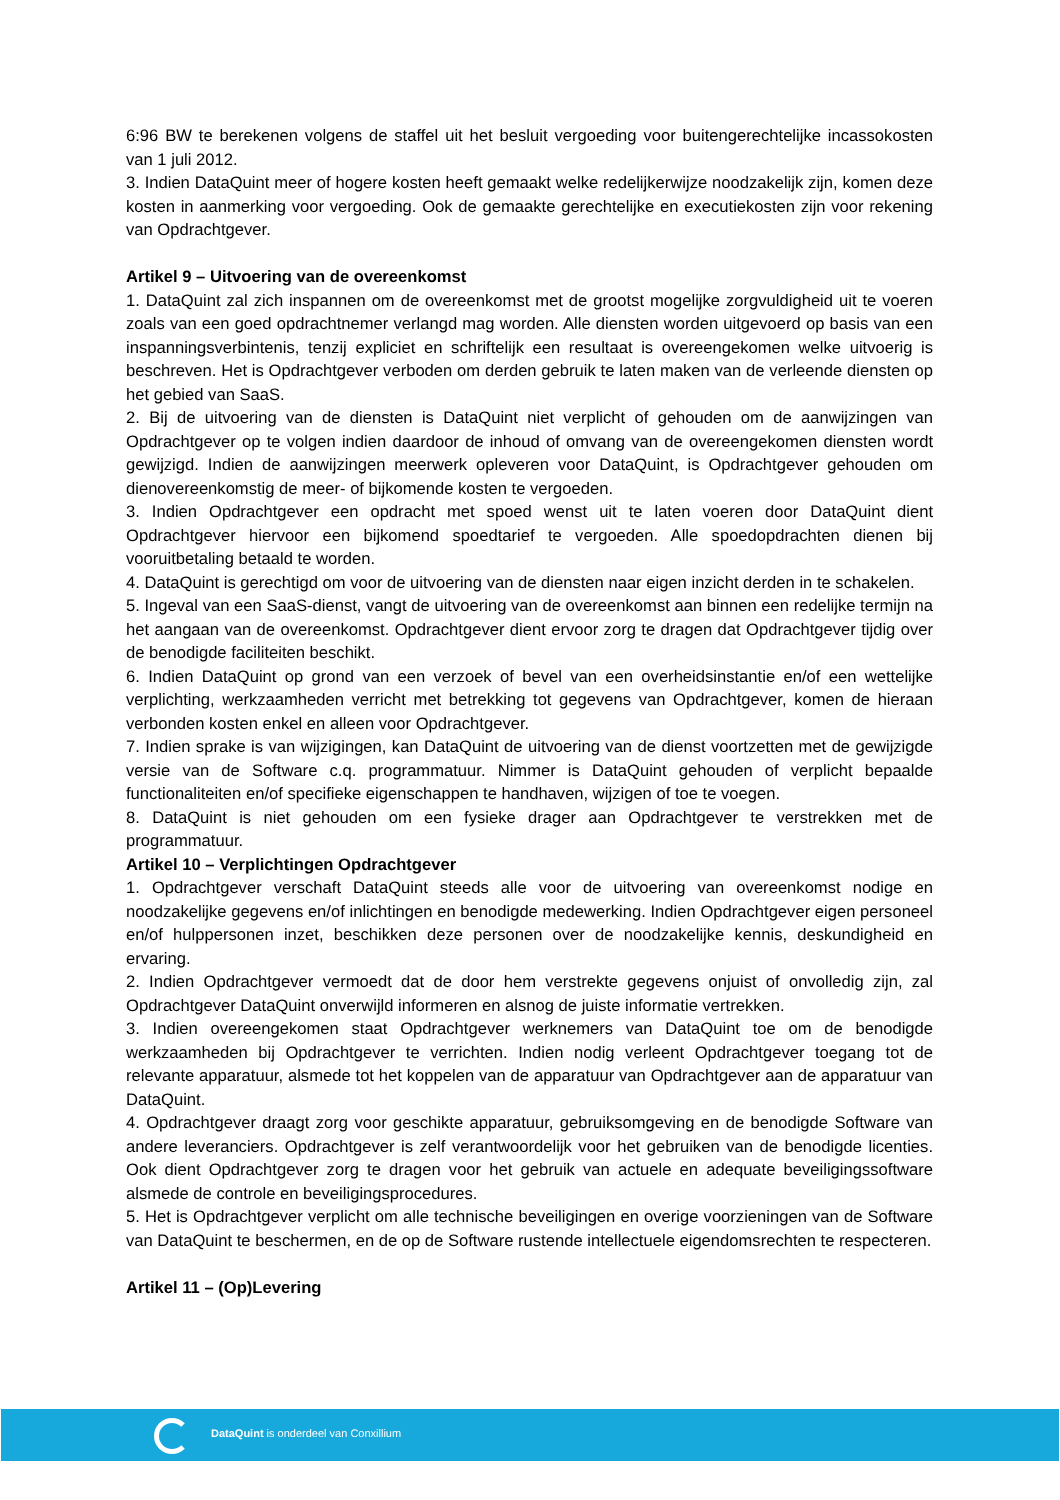6:96 BW te berekenen volgens de staffel uit het besluit vergoeding voor buitengerechtelijke incassokosten van 1 juli 2012.
3. Indien DataQuint meer of hogere kosten heeft gemaakt welke redelijkerwijze noodzakelijk zijn, komen deze kosten in aanmerking voor vergoeding. Ook de gemaakte gerechtelijke en executiekosten zijn voor rekening van Opdrachtgever.
Artikel 9 – Uitvoering van de overeenkomst
1. DataQuint zal zich inspannen om de overeenkomst met de grootst mogelijke zorgvuldigheid uit te voeren zoals van een goed opdrachtnemer verlangd mag worden. Alle diensten worden uitgevoerd op basis van een inspanningsverbintenis, tenzij expliciet en schriftelijk een resultaat is overeengekomen welke uitvoerig is beschreven. Het is Opdrachtgever verboden om derden gebruik te laten maken van de verleende diensten op het gebied van SaaS.
2. Bij de uitvoering van de diensten is DataQuint niet verplicht of gehouden om de aanwijzingen van Opdrachtgever op te volgen indien daardoor de inhoud of omvang van de overeengekomen diensten wordt gewijzigd. Indien de aanwijzingen meerwerk opleveren voor DataQuint, is Opdrachtgever gehouden om dienovereenkomstig de meer- of bijkomende kosten te vergoeden.
3. Indien Opdrachtgever een opdracht met spoed wenst uit te laten voeren door DataQuint dient Opdrachtgever hiervoor een bijkomend spoedtarief te vergoeden. Alle spoedopdrachten dienen bij vooruitbetaling betaald te worden.
4. DataQuint is gerechtigd om voor de uitvoering van de diensten naar eigen inzicht derden in te schakelen.
5. Ingeval van een SaaS-dienst, vangt de uitvoering van de overeenkomst aan binnen een redelijke termijn na het aangaan van de overeenkomst. Opdrachtgever dient ervoor zorg te dragen dat Opdrachtgever tijdig over de benodigde faciliteiten beschikt.
6. Indien DataQuint op grond van een verzoek of bevel van een overheidsinstantie en/of een wettelijke verplichting, werkzaamheden verricht met betrekking tot gegevens van Opdrachtgever, komen de hieraan verbonden kosten enkel en alleen voor Opdrachtgever.
7. Indien sprake is van wijzigingen, kan DataQuint de uitvoering van de dienst voortzetten met de gewijzigde versie van de Software c.q. programmatuur. Nimmer is DataQuint gehouden of verplicht bepaalde functionaliteiten en/of specifieke eigenschappen te handhaven, wijzigen of toe te voegen.
8. DataQuint is niet gehouden om een fysieke drager aan Opdrachtgever te verstrekken met de programmatuur.
Artikel 10 – Verplichtingen Opdrachtgever
1. Opdrachtgever verschaft DataQuint steeds alle voor de uitvoering van overeenkomst nodige en noodzakelijke gegevens en/of inlichtingen en benodigde medewerking. Indien Opdrachtgever eigen personeel en/of hulppersonen inzet, beschikken deze personen over de noodzakelijke kennis, deskundigheid en ervaring.
2. Indien Opdrachtgever vermoedt dat de door hem verstrekte gegevens onjuist of onvolledig zijn, zal Opdrachtgever DataQuint onverwijld informeren en alsnog de juiste informatie vertrekken.
3. Indien overeengekomen staat Opdrachtgever werknemers van DataQuint toe om de benodigde werkzaamheden bij Opdrachtgever te verrichten. Indien nodig verleent Opdrachtgever toegang tot de relevante apparatuur, alsmede tot het koppelen van de apparatuur van Opdrachtgever aan de apparatuur van DataQuint.
4. Opdrachtgever draagt zorg voor geschikte apparatuur, gebruiksomgeving en de benodigde Software van andere leveranciers. Opdrachtgever is zelf verantwoordelijk voor het gebruiken van de benodigde licenties. Ook dient Opdrachtgever zorg te dragen voor het gebruik van actuele en adequate beveiligingssoftware alsmede de controle en beveiligingsprocedures.
5. Het is Opdrachtgever verplicht om alle technische beveiligingen en overige voorzieningen van de Software van DataQuint te beschermen, en de op de Software rustende intellectuele eigendomsrechten te respecteren.
Artikel 11 – (Op)Levering
DataQuint is onderdeel van Conxillium